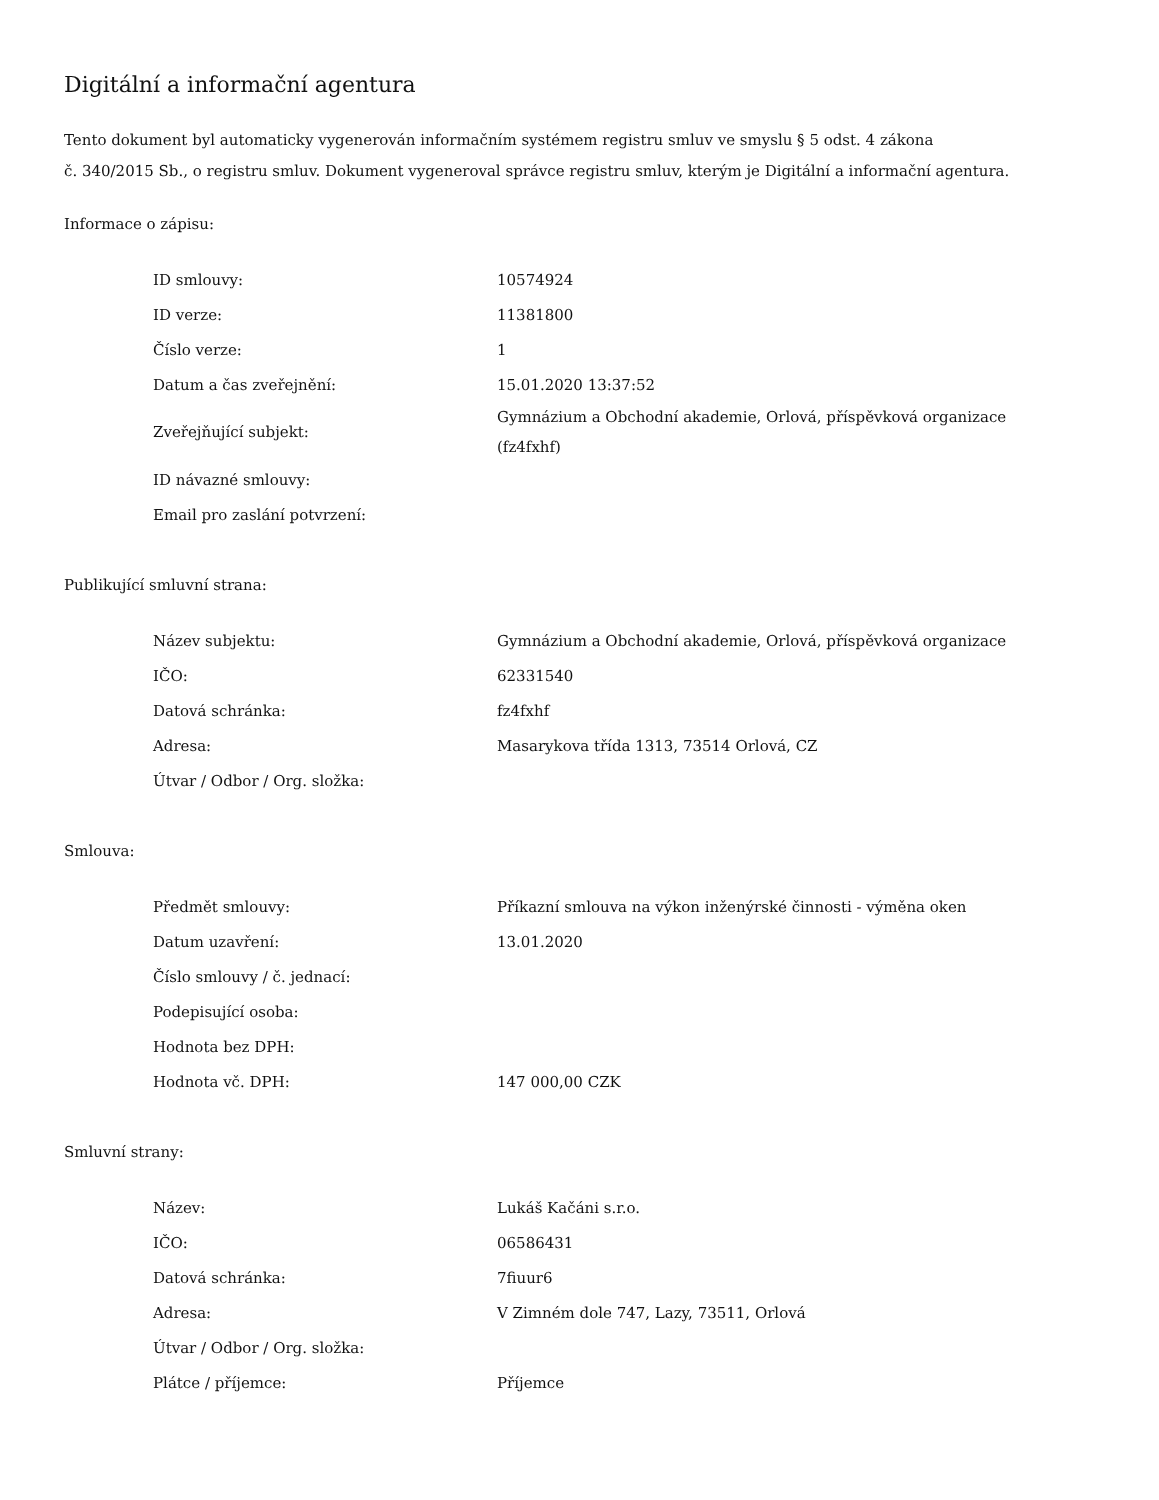Digitální a informační agentura
Tento dokument byl automaticky vygenerován informačním systémem registru smluv ve smyslu § 5 odst. 4 zákona
č. 340/2015 Sb., o registru smluv. Dokument vygeneroval správce registru smluv, kterým je Digitální a informační agentura.
Informace o zápisu:
| ID smlouvy: | 10574924 |
| ID verze: | 11381800 |
| Číslo verze: | 1 |
| Datum a čas zveřejnění: | 15.01.2020 13:37:52 |
| Zveřejňující subjekt: | Gymnázium a Obchodní akademie, Orlová, příspěvková organizace (fz4fxhf) |
| ID návazné smlouvy: | |
| Email pro zaslání potvrzení: | |
Publikující smluvní strana:
| Název subjektu: | Gymnázium a Obchodní akademie, Orlová, příspěvková organizace |
| IČO: | 62331540 |
| Datová schránka: | fz4fxhf |
| Adresa: | Masarykova třída 1313, 73514 Orlová, CZ |
| Útvar / Odbor / Org. složka: | |
Smlouva:
| Předmět smlouvy: | Příkazní smlouva na výkon inženýrské činnosti - výměna oken |
| Datum uzavření: | 13.01.2020 |
| Číslo smlouvy / č. jednací: | |
| Podepisující osoba: | |
| Hodnota bez DPH: | |
| Hodnota vč. DPH: | 147 000,00 CZK |
Smluvní strany:
| Název: | Lukáš Kačáni s.r.o. |
| IČO: | 06586431 |
| Datová schránka: | 7fiuur6 |
| Adresa: | V Zimném dole 747, Lazy, 73511, Orlová |
| Útvar / Odbor / Org. složka: | |
| Plátce / příjemce: | Příjemce |